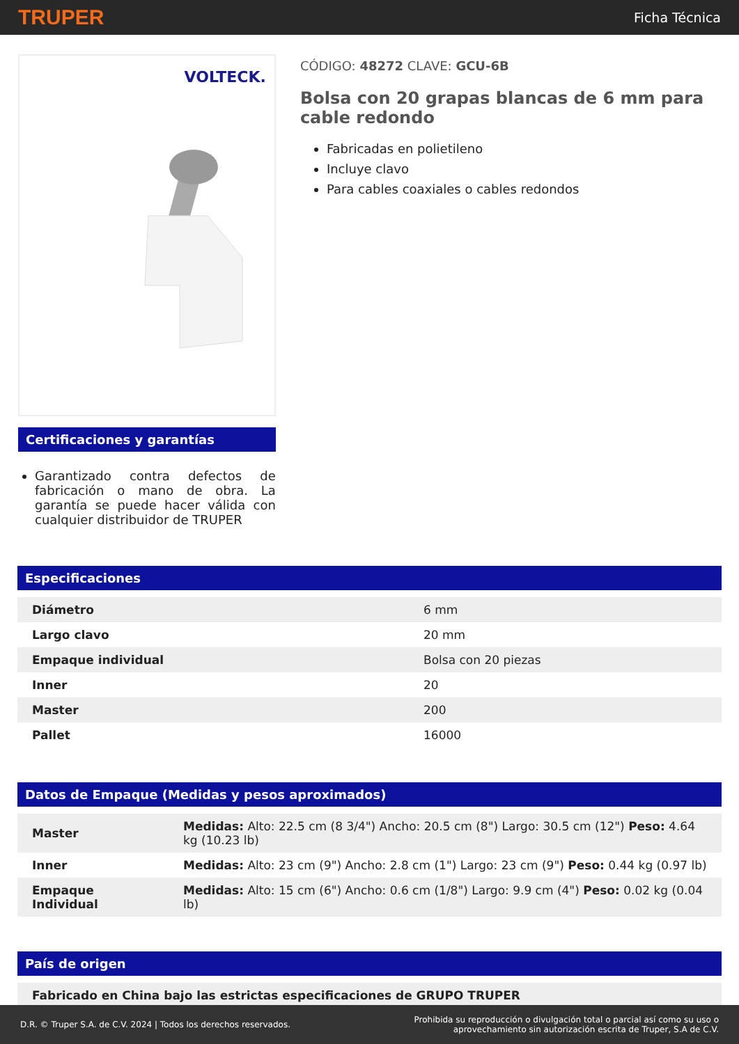TRUPER Ficha Técnica
VOLTECK.
Certificaciones y garantías
Garantizado contra defectos de fabricación o mano de obra. La garantía se puede hacer válida con cualquier distribuidor de TRUPER
CÓDIGO: 48272 CLAVE: GCU-6B
Bolsa con 20 grapas blancas de 6 mm para cable redondo
Fabricadas en polietileno
Incluye clavo
Para cables coaxiales o cables redondos
Especificaciones
| Diámetro | 6 mm |
| Largo clavo | 20 mm |
| Empaque individual | Bolsa con 20 piezas |
| Inner | 20 |
| Master | 200 |
| Pallet | 16000 |
Datos de Empaque (Medidas y pesos aproximados)
| Master | Medidas: Alto: 22.5 cm (8 3/4") Ancho: 20.5 cm (8") Largo: 30.5 cm (12") Peso: 4.64 kg (10.23 lb) |
| Inner | Medidas: Alto: 23 cm (9") Ancho: 2.8 cm (1") Largo: 23 cm (9") Peso: 0.44 kg (0.97 lb) |
| Empaque Individual | Medidas: Alto: 15 cm (6") Ancho: 0.6 cm (1/8") Largo: 9.9 cm (4") Peso: 0.02 kg (0.04 lb) |
País de origen
| Fabricado en China bajo las estrictas especificaciones de GRUPO TRUPER |
D.R. © Truper S.A. de C.V. 2024 | Todos los derechos reservados. Prohibida su reproducción o divulgación total o parcial así como su uso o
aprovechamiento sin autorización escrita de Truper, S.A de C.V.